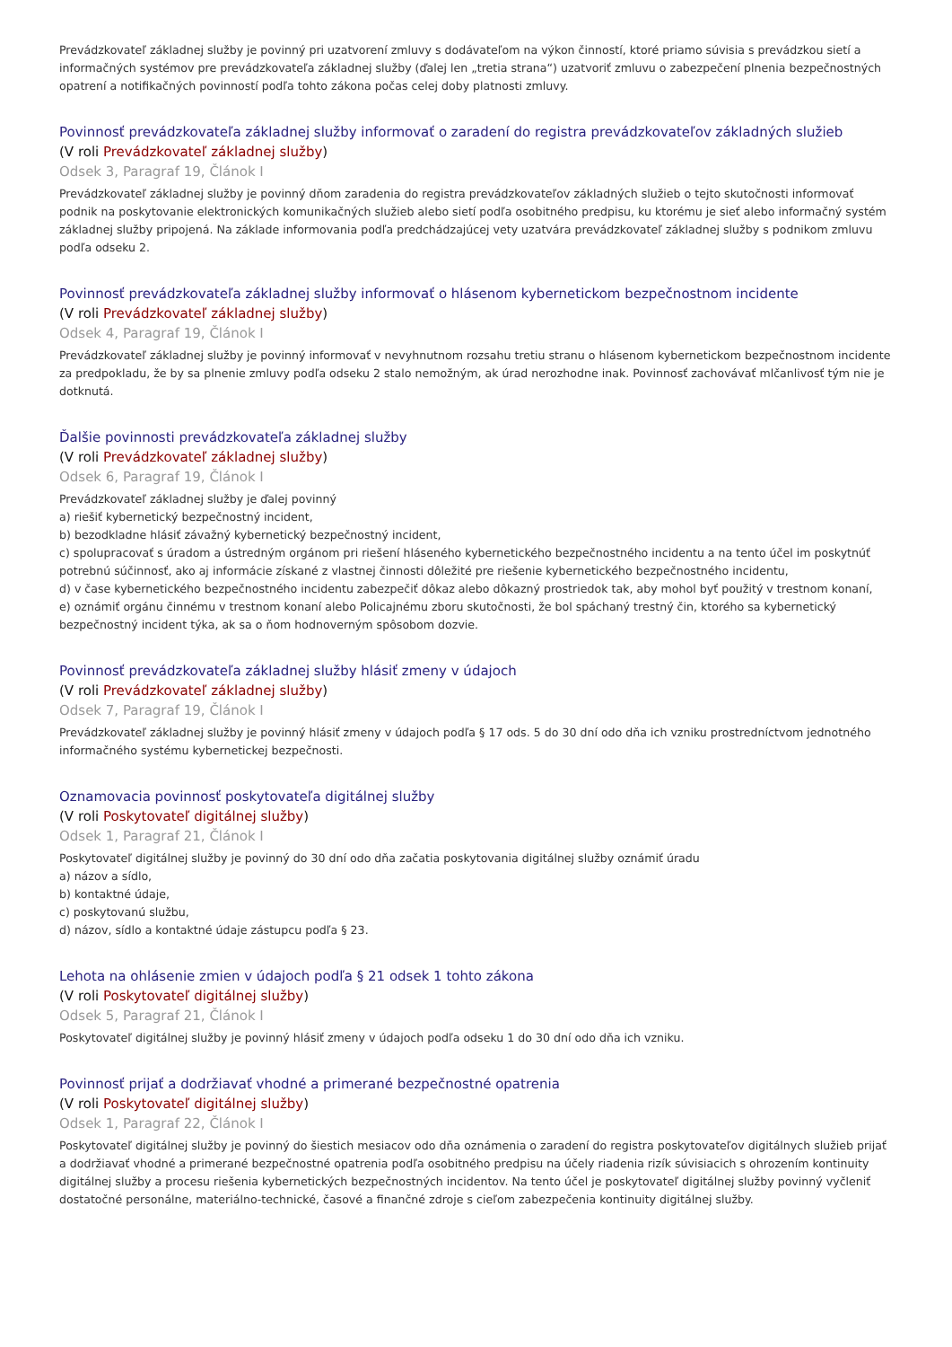Prevádzkovateľ základnej služby je povinný pri uzatvorení zmluvy s dodávateľom na výkon činností, ktoré priamo súvisia s prevádzkou sietí a informačných systémov pre prevádzkovateľa základnej služby (ďalej len „tretia strana“) uzatvoriť zmluvu o zabezpečení plnenia bezpečnostných opatrení a notifikačných povinností podľa tohto zákona počas celej doby platnosti zmluvy.
Povinnosť prevádzkovateľa základnej služby informovať o zaradení do registra prevádzkovateľov základných služieb
(V roli Prevádzkovateľ základnej služby)
Odsek 3, Paragraf 19, Článok I
Prevádzkovateľ základnej služby je povinný dňom zaradenia do registra prevádzkovateľov základných služieb o tejto skutočnosti informovať podnik na poskytovanie elektronických komunikačných služieb alebo sietí podľa osobitného predpisu, ku ktorému je sieť alebo informačný systém základnej služby pripojená. Na základe informovania podľa predchádzajúcej vety uzatvára prevádzkovateľ základnej služby s podnikom zmluvu podľa odseku 2.
Povinnosť prevádzkovateľa základnej služby informovať o hlásenom kybernetickom bezpečnostnom incidente
(V roli Prevádzkovateľ základnej služby)
Odsek 4, Paragraf 19, Článok I
Prevádzkovateľ základnej služby je povinný informovať v nevyhnutnom rozsahu tretiu stranu o hlásenom kybernetickom bezpečnostnom incidente za predpokladu, že by sa plnenie zmluvy podľa odseku 2 stalo nemožným, ak úrad nerozhodne inak. Povinnosť zachovávať mlčanlivosť tým nie je dotknutá.
Ďalšie povinnosti prevádzkovateľa základnej služby
(V roli Prevádzkovateľ základnej služby)
Odsek 6, Paragraf 19, Článok I
Prevádzkovateľ základnej služby je ďalej povinný
a) riešiť kybernetický bezpečnostný incident,
b) bezodkladne hlásiť závažný kybernetický bezpečnostný incident,
c) spolupracovať s úradom a ústredným orgánom pri riešení hláseného kybernetického bezpečnostného incidentu a na tento účel im poskytnúť potrebnú súčinnosť, ako aj informácie získané z vlastnej činnosti dôležité pre riešenie kybernetického bezpečnostného incidentu,
d) v čase kybernetického bezpečnostného incidentu zabezpečiť dôkaz alebo dôkazný prostriedok tak, aby mohol byť použitý v trestnom konaní,
e) oznámiť orgánu činnému v trestnom konaní alebo Policajnému zboru skutočnosti, že bol spáchaný trestný čin, ktorého sa kybernetický bezpečnostný incident týka, ak sa o ňom hodnoverným spôsobom dozvie.
Povinnosť prevádzkovateľa základnej služby hlásiť zmeny v údajoch
(V roli Prevádzkovateľ základnej služby)
Odsek 7, Paragraf 19, Článok I
Prevádzkovateľ základnej služby je povinný hlásiť zmeny v údajoch podľa § 17 ods. 5 do 30 dní odo dňa ich vzniku prostredníctvom jednotného informačného systému kybernetickej bezpečnosti.
Oznamovacia povinnosť poskytovateľa digitálnej služby
(V roli Poskytovateľ digitálnej služby)
Odsek 1, Paragraf 21, Článok I
Poskytovateľ digitálnej služby je povinný do 30 dní odo dňa začatia poskytovania digitálnej služby oznámiť úradu
a) názov a sídlo,
b) kontaktné údaje,
c) poskytovanú službu,
d) názov, sídlo a kontaktné údaje zástupcu podľa § 23.
Lehota na ohlásenie zmien v údajoch podľa § 21 odsek 1 tohto zákona
(V roli Poskytovateľ digitálnej služby)
Odsek 5, Paragraf 21, Článok I
Poskytovateľ digitálnej služby je povinný hlásiť zmeny v údajoch podľa odseku 1 do 30 dní odo dňa ich vzniku.
Povinnosť prijať a dodržiavať vhodné a primerané bezpečnostné opatrenia
(V roli Poskytovateľ digitálnej služby)
Odsek 1, Paragraf 22, Článok I
Poskytovateľ digitálnej služby je povinný do šiestich mesiacov odo dňa oznámenia o zaradení do registra poskytovateľov digitálnych služieb prijať a dodržiavať vhodné a primerané bezpečnostné opatrenia podľa osobitného predpisu na účely riadenia rizík súvisiacich s ohrozením kontinuity digitálnej služby a procesu riešenia kybernetických bezpečnostných incidentov. Na tento účel je poskytovateľ digitálnej služby povinný vyčleniť dostatočné personálne, materiálno-technické, časové a finančné zdroje s cieľom zabezpečenia kontinuity digitálnej služby.